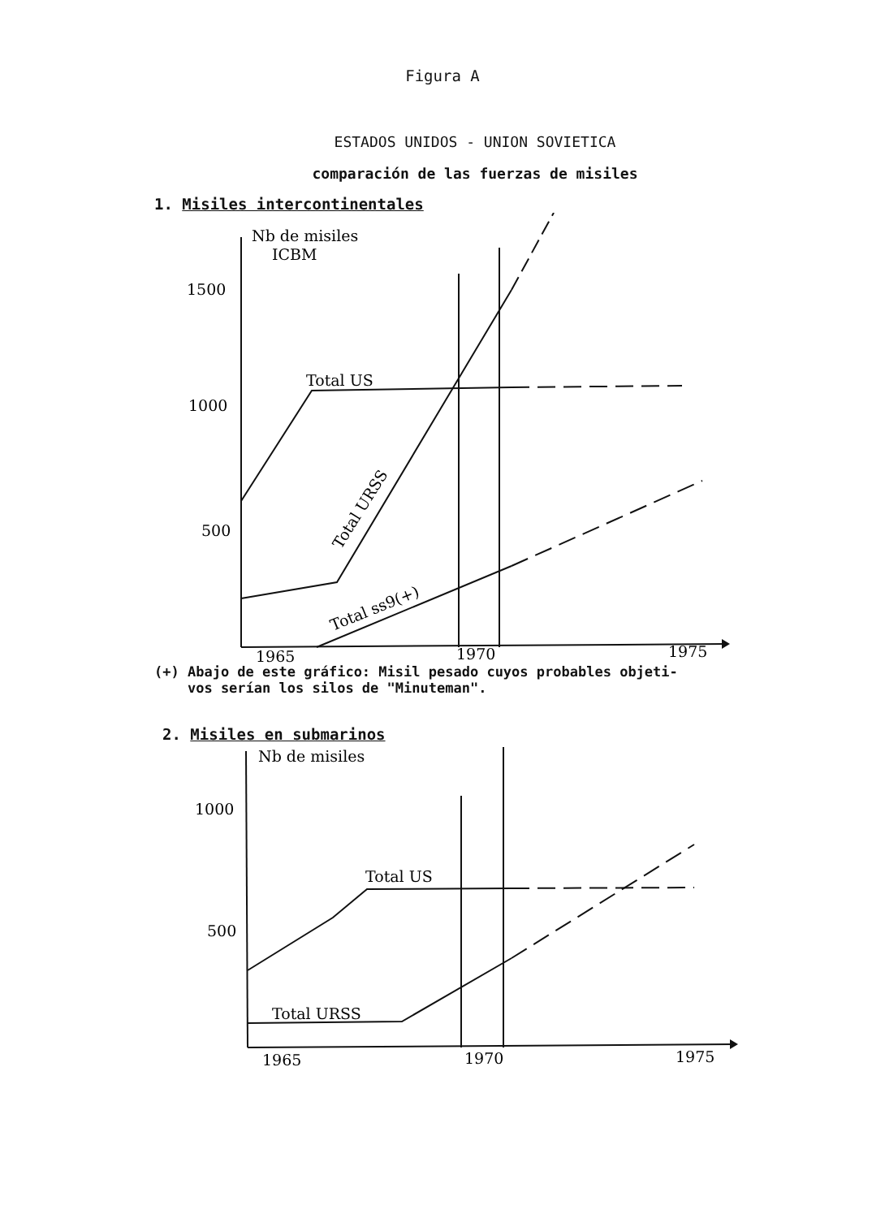Figura A
ESTADOS UNIDOS - UNION SOVIETICA
comparación de las fuerzas de misiles
1. Misiles intercontinentales
Nb de misiles
ICBM
1500
1000
500
Total US
Total URSS
Total ss9(+)
1965
1970
1975
(+) Abajo de este gráfico: Misil pesado cuyos probables objeti-
vos serían los silos de "Minuteman".
2. Misiles en submarinos
Nb de misiles
1000
500
Total US
Total URSS
1965
1970
1975